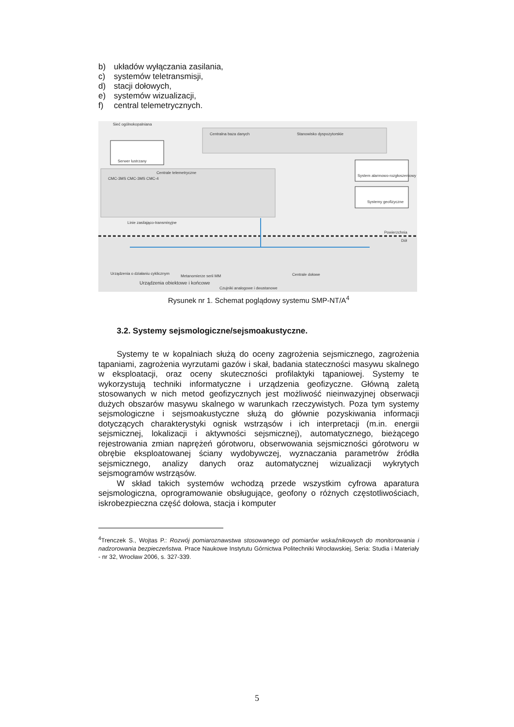b) układów wyłączania zasilania,
c) systemów teletransmisji,
d) stacji dołowych,
e) systemów wizualizacji,
f) central telemetrycznych.
Sieć ogólnokopalniana
Centralna baza danych Stanowisko dyspozytorskie
Serwer lustrzany
Centrale telemetryczne
CMC-3MS CMC-3MS CMC-4
System alarmowo-rozgłoszeniowy
Systemy geofizyczne
Linie zasilająco-transmisyjne
Powierzchnia
Dół
Urządzenia o działaniu cyklicznym
Metanomierze serii MM Centrale dołowe
Urządzenia obiektowe i końcowe
Czujniki analogowe i dwustanowe
Rysunek nr 1. Schemat poglądowy systemu SMP-NT/A<sup>4</sup>
3.2. Systemy sejsmologiczne/sejsmoakustyczne.
Systemy te w kopalniach służą do oceny zagrożenia sejsmicznego, zagrożenia tąpaniami, zagrożenia wyrzutami gazów i skał, badania stateczności masywu skalnego w eksploatacji, oraz oceny skuteczności profilaktyki tąpaniowej. Systemy te wykorzystują techniki informatyczne i urządzenia geofizyczne. Główną zaletą stosowanych w nich metod geofizycznych jest możliwość nieinwazyjnej obserwacji dużych obszarów masywu skalnego w warunkach rzeczywistych. Poza tym systemy sejsmologiczne i sejsmoakustyczne służą do głównie pozyskiwania informacji dotyczących charakterystyki ognisk wstrząsów i ich interpretacji (m.in. energii sejsmicznej, lokalizacji i aktywności sejsmicznej), automatycznego, bieżącego rejestrowania zmian naprężeń górotworu, obserwowania sejsmiczności górotworu w obrębie eksploatowanej ściany wydobywczej, wyznaczania parametrów źródła sejsmicznego, analizy danych oraz automatycznej wizualizacji wykrytych sejsmogramów wstrząsów.
W skład takich systemów wchodzą przede wszystkim cyfrowa aparatura sejsmologiczna, oprogramowanie obsługujące, geofony o różnych częstotliwościach, iskrobezpieczna część dołowa, stacja i komputer
<sup>4</sup> Trenczek S., Wojtas P.: Rozwój pomiaroznawstwa stosowanego od pomiarów wskaźnikowych do monitorowania i nadzorowania bezpieczeństwa. Prace Naukowe Instytutu Górnictwa Politechniki Wrocławskiej, Seria: Studia i Materiały - nr 32, Wrocław 2006, s. 327-339.
5